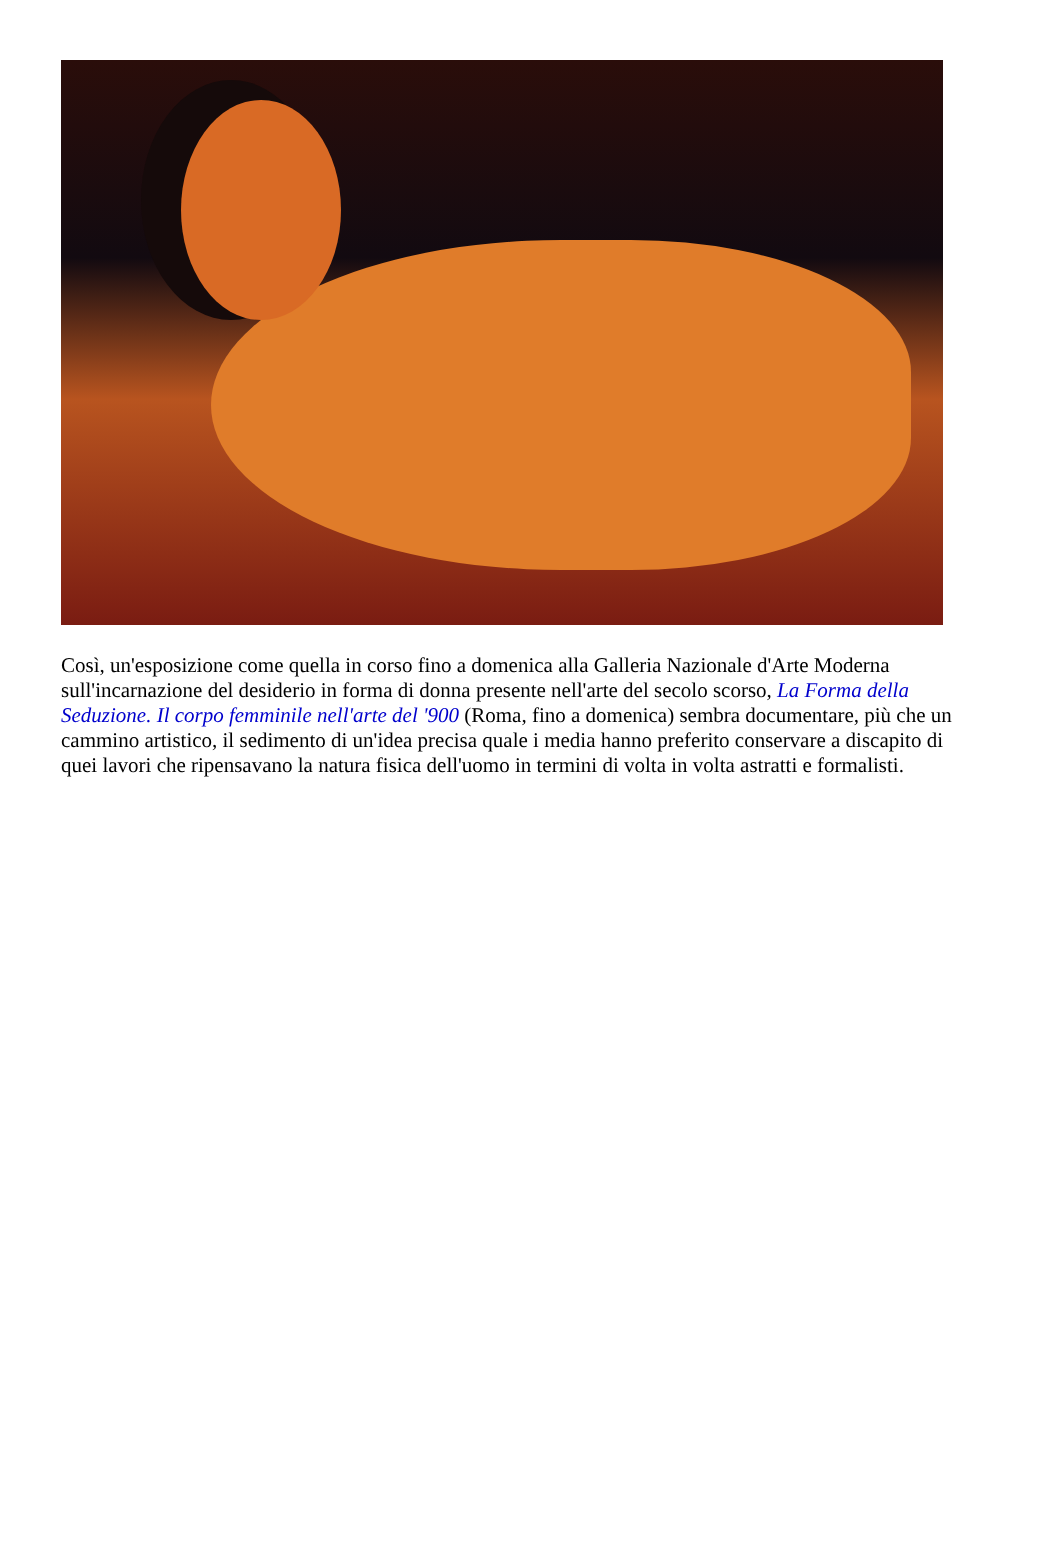Così, un'esposizione come quella in corso fino a domenica alla Galleria Nazionale d'Arte Moderna sull'incarnazione del desiderio in forma di donna presente nell'arte del secolo scorso, La Forma della Seduzione. Il corpo femminile nell'arte del '900 (Roma, fino a domenica) sembra documentare, più che un cammino artistico, il sedimento di un'idea precisa quale i media hanno preferito conservare a discapito di quei lavori che ripensavano la natura fisica dell'uomo in termini di volta in volta astratti e formalisti.